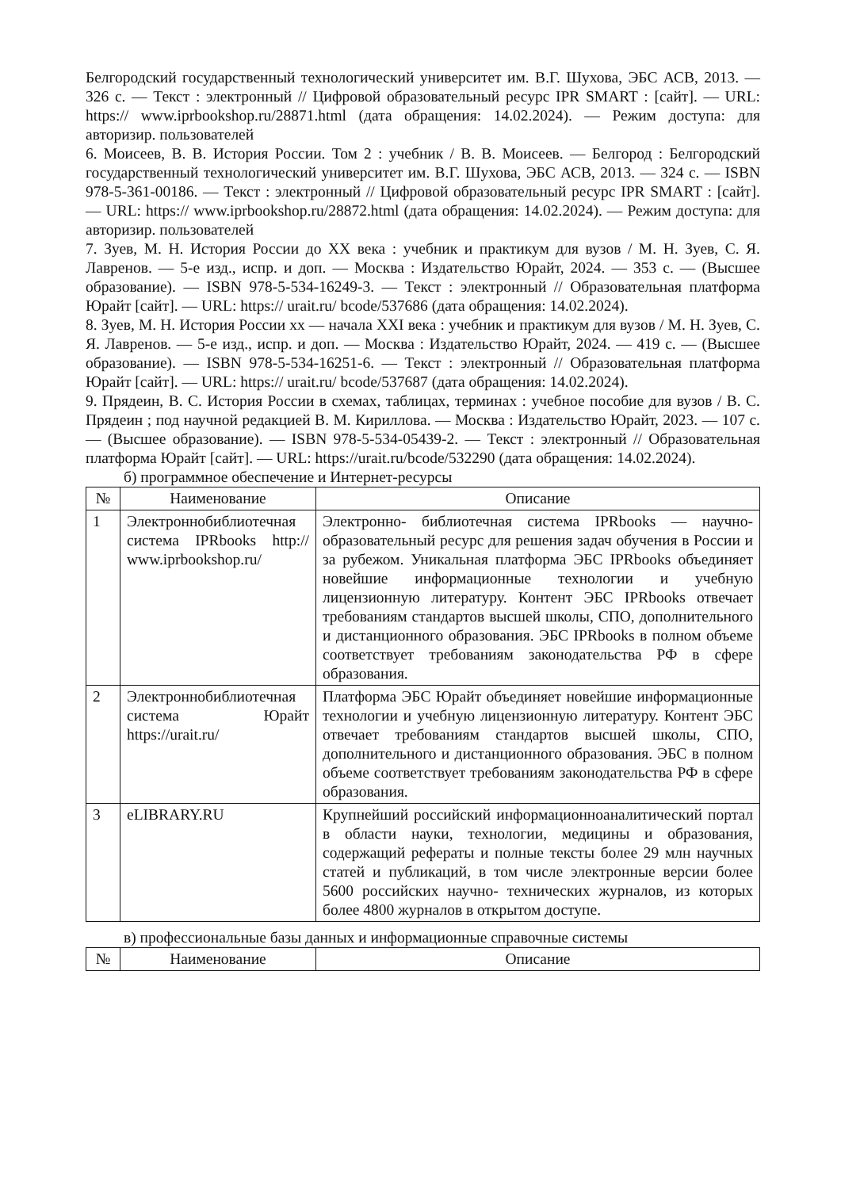Белгородский государственный технологический университет им. В.Г. Шухова, ЭБС АСВ, 2013. — 326 с. — Текст : электронный // Цифровой образовательный ресурс IPR SMART : [сайт]. — URL: https:// www.iprbookshop.ru/28871.html (дата обращения: 14.02.2024). — Режим доступа: для авторизир. пользователей
6. Моисеев, В. В. История России. Том 2 : учебник / В. В. Моисеев. — Белгород : Белгородский государственный технологический университет им. В.Г. Шухова, ЭБС АСВ, 2013. — 324 c. — ISBN 978-5-361-00186. — Текст : электронный // Цифровой образовательный ресурс IPR SMART : [сайт]. — URL: https:// www.iprbookshop.ru/28872.html (дата обращения: 14.02.2024). — Режим доступа: для авторизир. пользователей
7. Зуев, М. Н. История России до XX века : учебник и практикум для вузов / М. Н. Зуев, С. Я. Лавренов. — 5-е изд., испр. и доп. — Москва : Издательство Юрайт, 2024. — 353 с. — (Высшее образование). — ISBN 978-5-534-16249-3. — Текст : электронный // Образовательная платформа Юрайт [сайт]. — URL: https:// urait.ru/ bcode/537686 (дата обращения: 14.02.2024).
8. Зуев, М. Н. История России xx — начала XXI века : учебник и практикум для вузов / М. Н. Зуев, С. Я. Лавренов. — 5-е изд., испр. и доп. — Москва : Издательство Юрайт, 2024. — 419 с. — (Высшее образование). — ISBN 978-5-534-16251-6. — Текст : электронный // Образовательная платформа Юрайт [сайт]. — URL: https:// urait.ru/ bcode/537687 (дата обращения: 14.02.2024).
9. Прядеин, В. С. История России в схемах, таблицах, терминах : учебное пособие для вузов / В. С. Прядеин ; под научной редакцией В. М. Кириллова. — Москва : Издательство Юрайт, 2023. — 107 с. — (Высшее образование). — ISBN 978-5-534-05439-2. — Текст : электронный // Образовательная платформа Юрайт [сайт]. — URL: https://urait.ru/bcode/532290 (дата обращения: 14.02.2024).
б) программное обеспечение и Интернет-ресурсы
| № | Наименование | Описание |
| --- | --- | --- |
| 1 | Электроннобиблиотечная система IPRbooks http:// www.iprbookshop.ru/ | Электронно- библиотечная система IPRbooks — научно- образовательный ресурс для решения задач обучения в России и за рубежом. Уникальная платформа ЭБС IPRbooks объединяет новейшие информационные технологии и учебную лицензионную литературу. Контент ЭБС IPRbooks отвечает требованиям стандартов высшей школы, СПО, дополнительного и дистанционного образования. ЭБС IPRbooks в полном объеме соответствует требованиям законодательства РФ в сфере образования. |
| 2 | Электроннобиблиотечная система Юрайт https://urait.ru/ | Платформа ЭБС Юрайт объединяет новейшие информационные технологии и учебную лицензионную литературу. Контент ЭБС отвечает требованиям стандартов высшей школы, СПО, дополнительного и дистанционного образования. ЭБС в полном объеме соответствует требованиям законодательства РФ в сфере образования. |
| 3 | eLIBRARY.RU | Крупнейший российский информационноаналитический портал в области науки, технологии, медицины и образования, содержащий рефераты и полные тексты более 29 млн научных статей и публикаций, в том числе электронные версии более 5600 российских научно- технических журналов, из которых более 4800 журналов в открытом доступе. |
в) профессиональные базы данных и информационные справочные системы
| № | Наименование | Описание |
| --- | --- | --- |